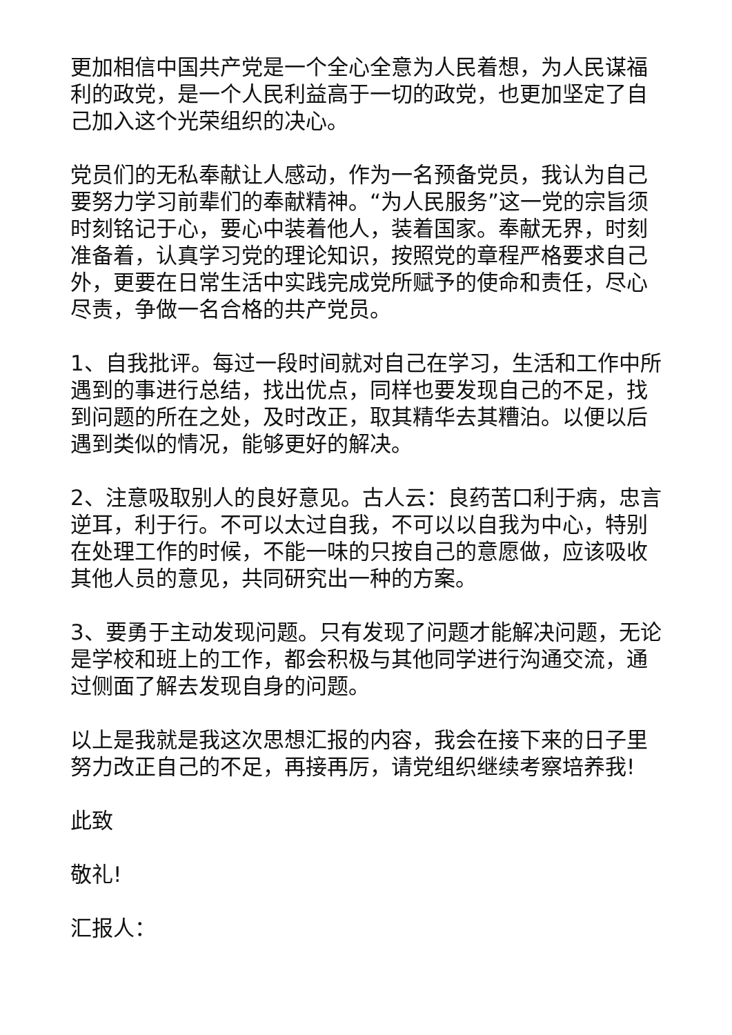更加相信中国共产党是一个全心全意为人民着想，为人民谋福利的政党，是一个人民利益高于一切的政党，也更加坚定了自己加入这个光荣组织的决心。
党员们的无私奉献让人感动，作为一名预备党员，我认为自己要努力学习前辈们的奉献精神。“为人民服务”这一党的宗旨须时刻铭记于心，要心中装着他人，装着国家。奉献无界，时刻准备着，认真学习党的理论知识，按照党的章程严格要求自己外，更要在日常生活中实践完成党所赋予的使命和责任，尽心尽责，争做一名合格的共产党员。
1、自我批评。每过一段时间就对自己在学习，生活和工作中所遇到的事进行总结，找出优点，同样也要发现自己的不足，找到问题的所在之处，及时改正，取其精华去其糟泊。以便以后遇到类似的情况，能够更好的解决。
2、注意吸取别人的良好意见。古人云：良药苦口利于病，忠言逆耳，利于行。不可以太过自我，不可以以自我为中心，特别在处理工作的时候，不能一味的只按自己的意愿做，应该吸收其他人员的意见，共同研究出一种的方案。
3、要勇于主动发现问题。只有发现了问题才能解决问题，无论是学校和班上的工作，都会积极与其他同学进行沟通交流，通过侧面了解去发现自身的问题。
以上是我就是我这次思想汇报的内容，我会在接下来的日子里努力改正自己的不足，再接再厉，请党组织继续考察培养我!
此致
敬礼!
汇报人：